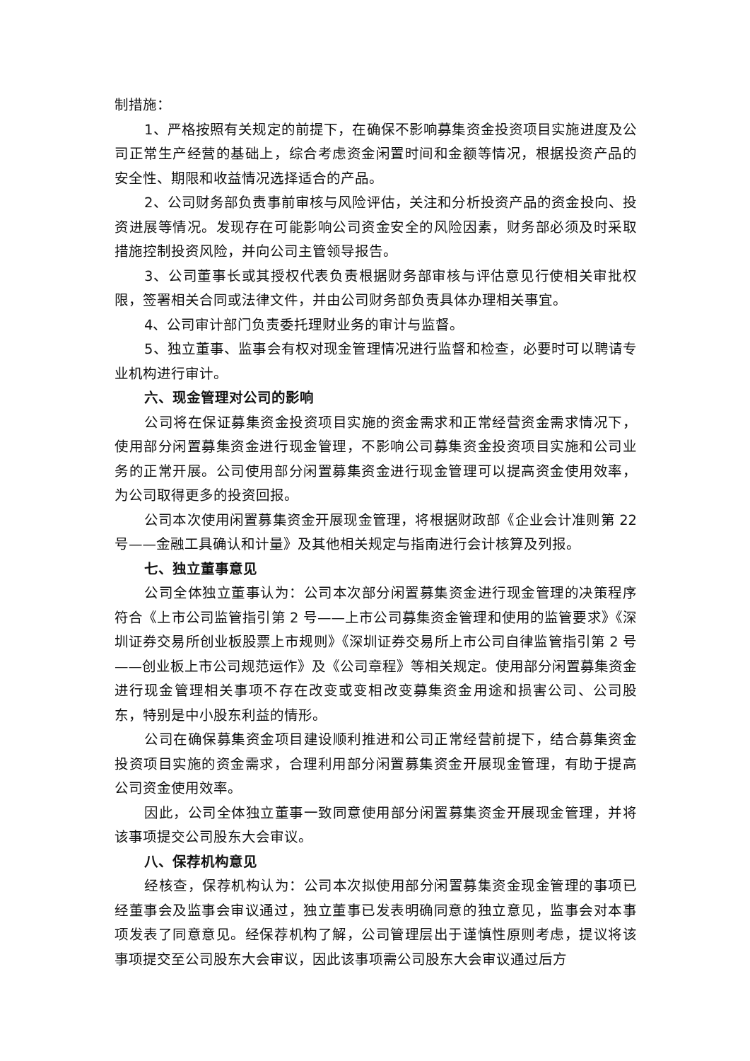制措施：
1、严格按照有关规定的前提下，在确保不影响募集资金投资项目实施进度及公司正常生产经营的基础上，综合考虑资金闲置时间和金额等情况，根据投资产品的安全性、期限和收益情况选择适合的产品。
2、公司财务部负责事前审核与风险评估，关注和分析投资产品的资金投向、投资进展等情况。发现存在可能影响公司资金安全的风险因素，财务部必须及时采取措施控制投资风险，并向公司主管领导报告。
3、公司董事长或其授权代表负责根据财务部审核与评估意见行使相关审批权限，签署相关合同或法律文件，并由公司财务部负责具体办理相关事宜。
4、公司审计部门负责委托理财业务的审计与监督。
5、独立董事、监事会有权对现金管理情况进行监督和检查，必要时可以聘请专业机构进行审计。
六、现金管理对公司的影响
公司将在保证募集资金投资项目实施的资金需求和正常经营资金需求情况下，使用部分闲置募集资金进行现金管理，不影响公司募集资金投资项目实施和公司业务的正常开展。公司使用部分闲置募集资金进行现金管理可以提高资金使用效率，为公司取得更多的投资回报。
公司本次使用闲置募集资金开展现金管理，将根据财政部《企业会计准则第 22 号——金融工具确认和计量》及其他相关规定与指南进行会计核算及列报。
七、独立董事意见
公司全体独立董事认为：公司本次部分闲置募集资金进行现金管理的决策程序符合《上市公司监管指引第 2 号——上市公司募集资金管理和使用的监管要求》《深圳证券交易所创业板股票上市规则》《深圳证券交易所上市公司自律监管指引第 2 号——创业板上市公司规范运作》及《公司章程》等相关规定。使用部分闲置募集资金进行现金管理相关事项不存在改变或变相改变募集资金用途和损害公司、公司股东，特别是中小股东利益的情形。
公司在确保募集资金项目建设顺利推进和公司正常经营前提下，结合募集资金投资项目实施的资金需求，合理利用部分闲置募集资金开展现金管理，有助于提高公司资金使用效率。
因此，公司全体独立董事一致同意使用部分闲置募集资金开展现金管理，并将该事项提交公司股东大会审议。
八、保荐机构意见
经核查，保荐机构认为：公司本次拟使用部分闲置募集资金现金管理的事项已经董事会及监事会审议通过，独立董事已发表明确同意的独立意见，监事会对本事项发表了同意意见。经保荐机构了解，公司管理层出于谨慎性原则考虑，提议将该事项提交至公司股东大会审议，因此该事项需公司股东大会审议通过后方